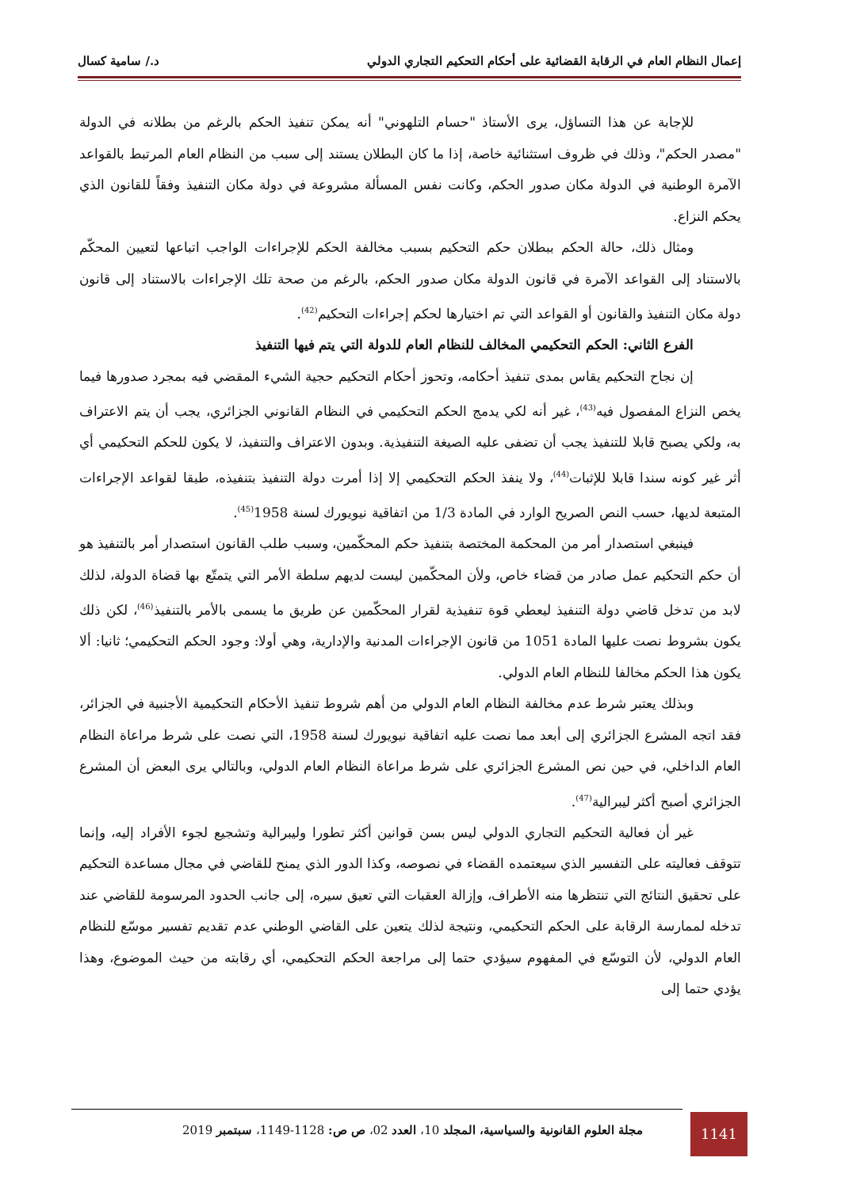إعمال النظام العام في الرقابة القضائية على أحكام التحكيم التجاري الدولي د./ سامية كسال
للإجابة عن هذا التساؤل، يرى الأستاذ "حسام التلهوني" أنه يمكن تنفيذ الحكم بالرغم من بطلانه في الدولة "مصدر الحكم"، وذلك في ظروف استثنائية خاصة، إذا ما كان البطلان يستند إلى سبب من النظام العام المرتبط بالقواعد الآمرة الوطنية في الدولة مكان صدور الحكم، وكانت نفس المسألة مشروعة في دولة مكان التنفيذ وفقاً للقانون الذي يحكم النزاع.
ومثال ذلك، حالة الحكم ببطلان حكم التحكيم بسبب مخالفة الحكم للإجراءات الواجب اتباعها لتعيين المحكّم بالاستناد إلى القواعد الآمرة في قانون الدولة مكان صدور الحكم، بالرغم من صحة تلك الإجراءات بالاستناد إلى قانون دولة مكان التنفيذ والقانون أو القواعد التي تم اختيارها لحكم إجراءات التحكيم<sup>(42)</sup>.
الفرع الثاني: الحكم التحكيمي المخالف للنظام العام للدولة التي يتم فيها التنفيذ
إن نجاح التحكيم يقاس بمدى تنفيذ أحكامه، وتحوز أحكام التحكيم حجية الشيء المقضي فيه بمجرد صدورها فيما يخص النزاع المفصول فيه<sup>(43)</sup>، غير أنه لكي يدمج الحكم التحكيمي في النظام القانوني الجزائري، يجب أن يتم الاعتراف به، ولكي يصبح قابلا للتنفيذ يجب أن تضفى عليه الصيغة التنفيذية. وبدون الاعتراف والتنفيذ، لا يكون للحكم التحكيمي أي أثر غير كونه سندا قابلا للإثبات<sup>(44)</sup>، ولا ينفذ الحكم التحكيمي إلا إذا أمرت دولة التنفيذ بتنفيذه، طبقا لقواعد الإجراءات المتبعة لديها، حسب النص الصريح الوارد في المادة 1/3 من اتفاقية نيويورك لسنة 1958<sup>(45)</sup>.
فينبغي استصدار أمر من المحكمة المختصة بتنفيذ حكم المحكّمين، وسبب طلب القانون استصدار أمر بالتنفيذ هو أن حكم التحكيم عمل صادر من قضاء خاص، ولأن المحكّمين ليست لديهم سلطة الأمر التي يتمتّع بها قضاة الدولة، لذلك لابد من تدخل قاضي دولة التنفيذ ليعطي قوة تنفيذية لقرار المحكّمين عن طريق ما يسمى بالأمر بالتنفيذ<sup>(46)</sup>، لكن ذلك يكون بشروط نصت عليها المادة 1051 من قانون الإجراءات المدنية والإدارية، وهي أولا: وجود الحكم التحكيمي؛ ثانيا: ألا يكون هذا الحكم مخالفا للنظام العام الدولي.
وبذلك يعتبر شرط عدم مخالفة النظام العام الدولي من أهم شروط تنفيذ الأحكام التحكيمية الأجنبية في الجزائر، فقد اتجه المشرع الجزائري إلى أبعد مما نصت عليه اتفاقية نيويورك لسنة 1958، التي نصت على شرط مراعاة النظام العام الداخلي، في حين نص المشرع الجزائري على شرط مراعاة النظام العام الدولي، وبالتالي يرى البعض أن المشرع الجزائري أصبح أكثر ليبرالية<sup>(47)</sup>.
غير أن فعالية التحكيم التجاري الدولي ليس بسن قوانين أكثر تطورا وليبرالية وتشجيع لجوء الأفراد إليه، وإنما تتوقف فعاليته على التفسير الذي سيعتمده القضاء في نصوصه، وكذا الدور الذي يمنح للقاضي في مجال مساعدة التحكيم على تحقيق النتائج التي تنتظرها منه الأطراف، وإزالة العقبات التي تعيق سيره، إلى جانب الحدود المرسومة للقاضي عند تدخله لممارسة الرقابة على الحكم التحكيمي، ونتيجة لذلك يتعين على القاضي الوطني عدم تقديم تفسير موسّع للنظام العام الدولي، لأن التوسّع في المفهوم سيؤدي حتما إلى مراجعة الحكم التحكيمي، أي رقابته من حيث الموضوع، وهذا يؤدي حتما إلى
مجلة العلوم القانونية والسياسية، المجلد 10، العدد 02، ص ص: 1128-1149، سبتمبر 2019
1141